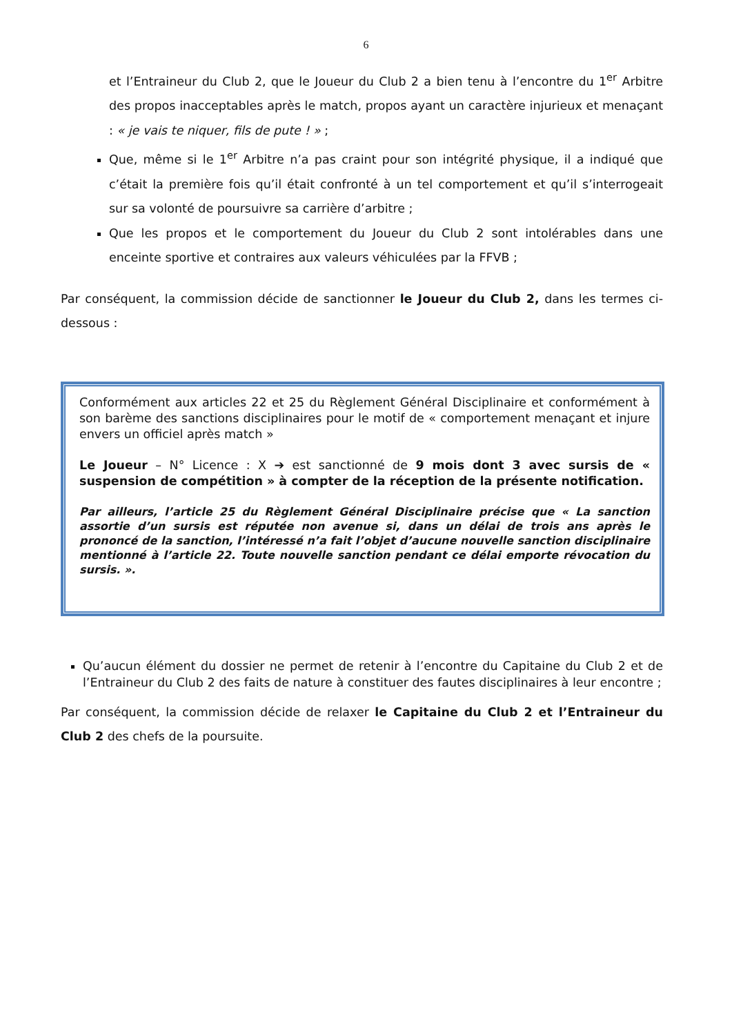6
et l’Entraineur du Club 2, que le Joueur du Club 2 a bien tenu à l’encontre du 1<sup>er</sup> Arbitre des propos inacceptables après le match, propos ayant un caractère injurieux et menaçant : « je vais te niquer, fils de pute ! » ;
Que, même si le 1<sup>er</sup> Arbitre n’a pas craint pour son intégrité physique, il a indiqué que c’était la première fois qu’il était confronté à un tel comportement et qu’il s’interrogeait sur sa volonté de poursuivre sa carrière d’arbitre ;
Que les propos et le comportement du Joueur du Club 2 sont intolérables dans une enceinte sportive et contraires aux valeurs véhiculées par la FFVB ;
Par conséquent, la commission décide de sanctionner le Joueur du Club 2, dans les termes ci-dessous :
Conformément aux articles 22 et 25 du Règlement Général Disciplinaire et conformément à son barème des sanctions disciplinaires pour le motif de « comportement menaçant et injure envers un officiel après match »
Le Joueur – N° Licence : X ➔ est sanctionné de 9 mois dont 3 avec sursis de « suspension de compétition » à compter de la réception de la présente notification.
Par ailleurs, l’article 25 du Règlement Général Disciplinaire précise que « La sanction assortie d’un sursis est réputée non avenue si, dans un délai de trois ans après le prononcé de la sanction, l’intéressé n’a fait l’objet d’aucune nouvelle sanction disciplinaire mentionné à l’article 22. Toute nouvelle sanction pendant ce délai emporte révocation du sursis. ».
Qu’aucun élément du dossier ne permet de retenir à l’encontre du Capitaine du Club 2 et de l’Entraineur du Club 2 des faits de nature à constituer des fautes disciplinaires à leur encontre ;
Par conséquent, la commission décide de relaxer le Capitaine du Club 2 et l’Entraineur du Club 2 des chefs de la poursuite.